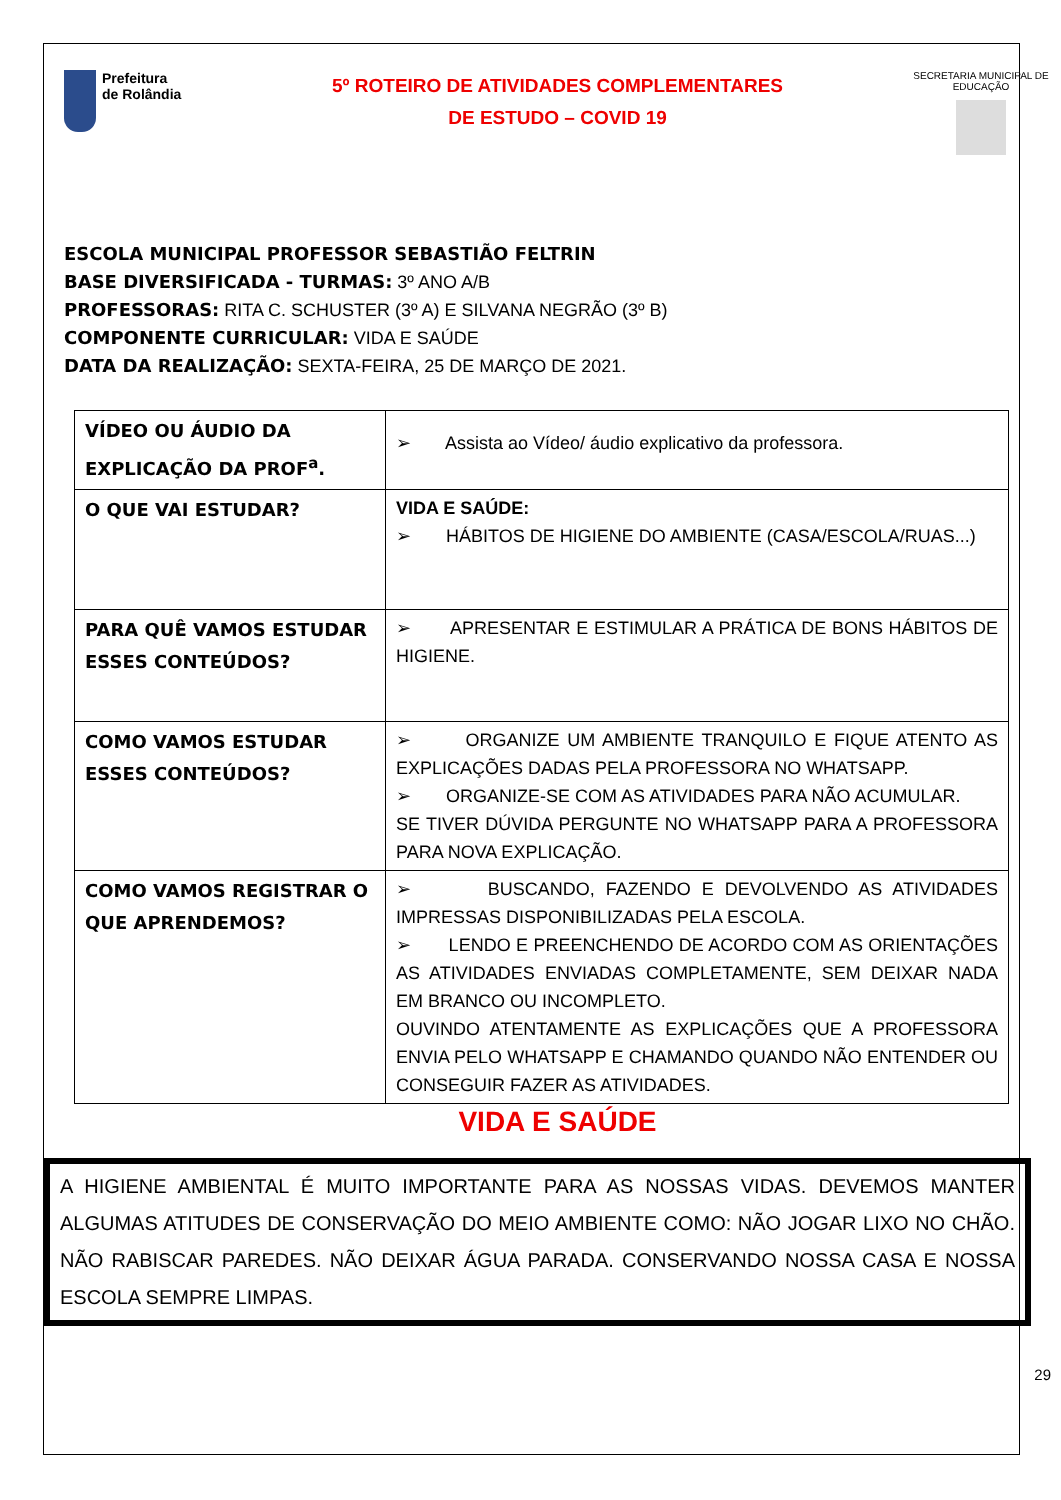Prefeitura
de Rolândia
5º ROTEIRO DE ATIVIDADES COMPLEMENTARES
DE ESTUDO – COVID 19
SECRETARIA MUNICIPAL DE EDUCAÇÃO
ESCOLA MUNICIPAL PROFESSOR SEBASTIÃO FELTRIN
BASE DIVERSIFICADA - TURMAS: 3º ANO A/B
PROFESSORAS: RITA C. SCHUSTER (3º A) E SILVANA NEGRÃO (3º B)
COMPONENTE CURRICULAR: VIDA E SAÚDE
DATA DA REALIZAÇÃO: SEXTA-FEIRA, 25 DE MARÇO DE 2021.
| VÍDEO OU ÁUDIO DA EXPLICAÇÃO DA PROF<sup>a</sup>. | ➢ Assista ao Vídeo/ áudio explicativo da professora. |
| O QUE VAI ESTUDAR? | VIDA E SAÚDE: ➢ HÁBITOS DE HIGIENE DO AMBIENTE (CASA/ESCOLA/RUAS...) |
| PARA QUÊ VAMOS ESTUDAR ESSES CONTEÚDOS? | ➢ APRESENTAR E ESTIMULAR A PRÁTICA DE BONS HÁBITOS DE HIGIENE. |
| COMO VAMOS ESTUDAR ESSES CONTEÚDOS? | ➢ ORGANIZE UM AMBIENTE TRANQUILO E FIQUE ATENTO AS EXPLICAÇÕES DADAS PELA PROFESSORA NO WHATSAPP. ➢ ORGANIZE-SE COM AS ATIVIDADES PARA NÃO ACUMULAR. SE TIVER DÚVIDA PERGUNTE NO WHATSAPP PARA A PROFESSORA PARA NOVA EXPLICAÇÃO. |
| COMO VAMOS REGISTRAR O QUE APRENDEMOS? | ➢ BUSCANDO, FAZENDO E DEVOLVENDO AS ATIVIDADES IMPRESSAS DISPONIBILIZADAS PELA ESCOLA. ➢ LENDO E PREENCHENDO DE ACORDO COM AS ORIENTAÇÕES AS ATIVIDADES ENVIADAS COMPLETAMENTE, SEM DEIXAR NADA EM BRANCO OU INCOMPLETO. OUVINDO ATENTAMENTE AS EXPLICAÇÕES QUE A PROFESSORA ENVIA PELO WHATSAPP E CHAMANDO QUANDO NÃO ENTENDER OU CONSEGUIR FAZER AS ATIVIDADES. |
VIDA E SAÚDE
A HIGIENE AMBIENTAL É MUITO IMPORTANTE PARA AS NOSSAS VIDAS. DEVEMOS MANTER ALGUMAS ATITUDES DE CONSERVAÇÃO DO MEIO AMBIENTE COMO: NÃO JOGAR LIXO NO CHÃO. NÃO RABISCAR PAREDES. NÃO DEIXAR ÁGUA PARADA. CONSERVANDO NOSSA CASA E NOSSA ESCOLA SEMPRE LIMPAS.
29